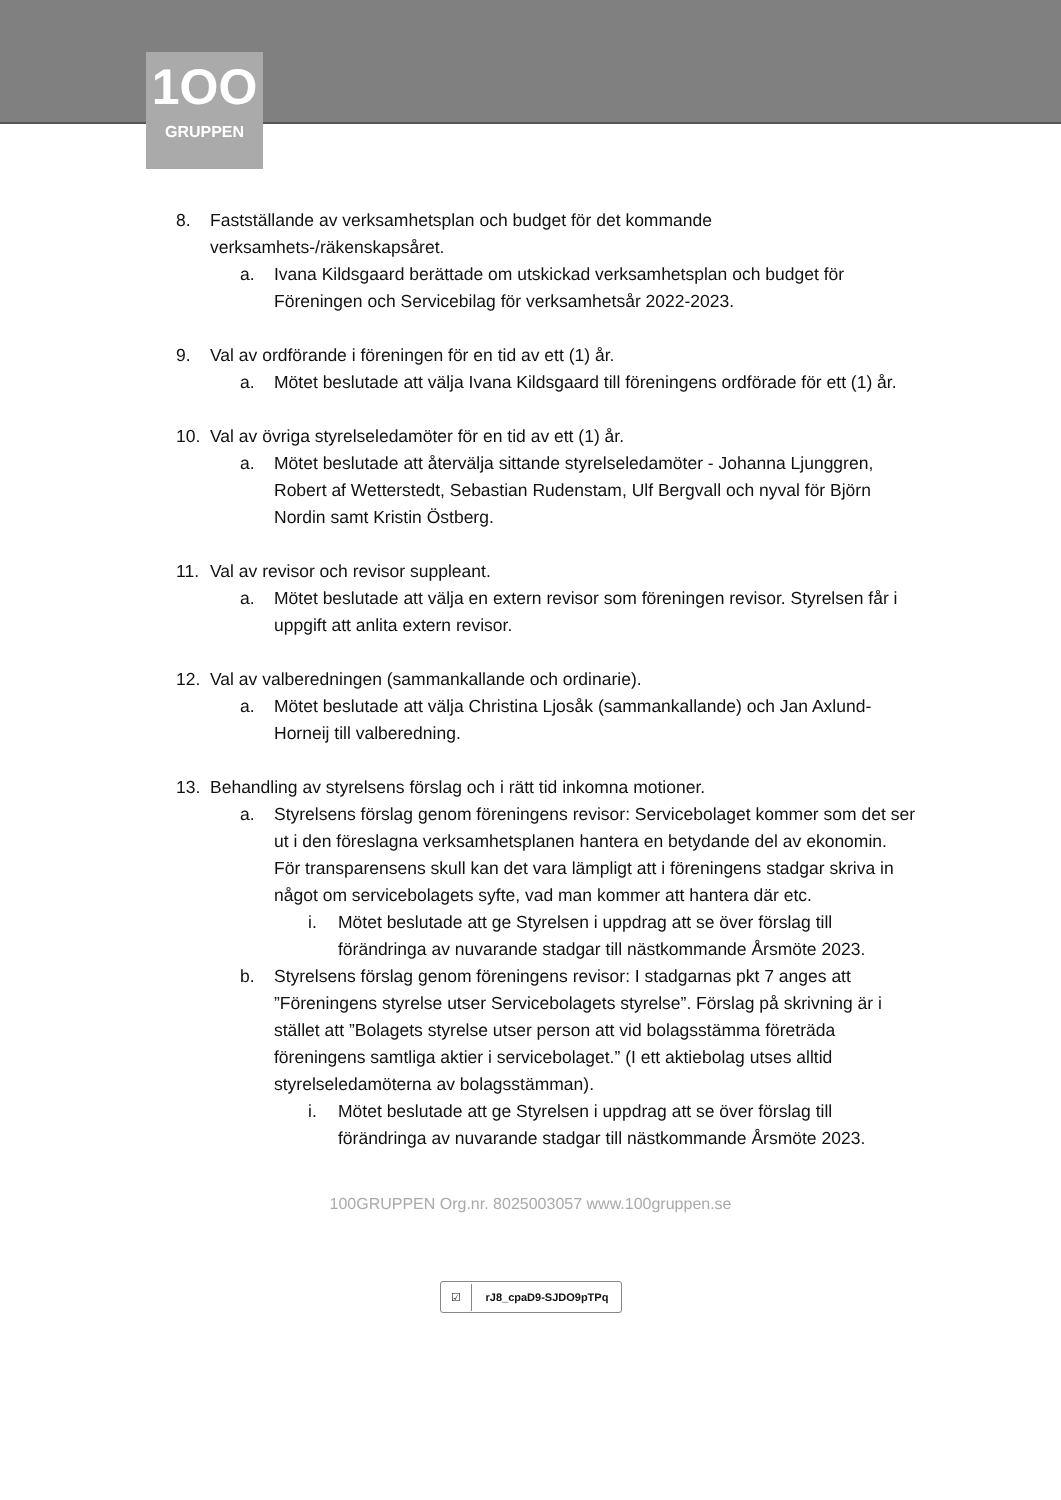1OO
GRUPPEN
8. Fastställande av verksamhetsplan och budget för det kommande verksamhets-/räkenskapsåret.
a. Ivana Kildsgaard berättade om utskickad verksamhetsplan och budget för Föreningen och Servicebilag för verksamhetsår 2022-2023.
9. Val av ordförande i föreningen för en tid av ett (1) år.
a. Mötet beslutade att välja Ivana Kildsgaard till föreningens ordförade för ett (1) år.
10. Val av övriga styrelseledamöter för en tid av ett (1) år.
a. Mötet beslutade att återvälja sittande styrelseledamöter - Johanna Ljunggren, Robert af Wetterstedt, Sebastian Rudenstam, Ulf Bergvall och nyval för Björn Nordin samt Kristin Östberg.
11. Val av revisor och revisor suppleant.
a. Mötet beslutade att välja en extern revisor som föreningen revisor. Styrelsen får i uppgift att anlita extern revisor.
12. Val av valberedningen (sammankallande och ordinarie).
a. Mötet beslutade att välja Christina Ljosåk (sammankallande) och Jan Axlund-Horneij till valberedning.
13. Behandling av styrelsens förslag och i rätt tid inkomna motioner.
a. Styrelsens förslag genom föreningens revisor: Servicebolaget kommer som det ser ut i den föreslagna verksamhetsplanen hantera en betydande del av ekonomin. För transparensens skull kan det vara lämpligt att i föreningens stadgar skriva in något om servicebolagets syfte, vad man kommer att hantera där etc.
i. Mötet beslutade att ge Styrelsen i uppdrag att se över förslag till förändringa av nuvarande stadgar till nästkommande Årsmöte 2023.
b. Styrelsens förslag genom föreningens revisor: I stadgarnas pkt 7 anges att ”Föreningens styrelse utser Servicebolagets styrelse”. Förslag på skrivning är i stället att ”Bolagets styrelse utser person att vid bolagsstämma företräda föreningens samtliga aktier i servicebolaget.” (I ett aktiebolag utses alltid styrelseledamöterna av bolagsstämman).
i. Mötet beslutade att ge Styrelsen i uppdrag att se över förslag till förändringa av nuvarande stadgar till nästkommande Årsmöte 2023.
100GRUPPEN Org.nr. 8025003057 www.100gruppen.se
☑ rJ8_cpaD9-SJDO9pTPq